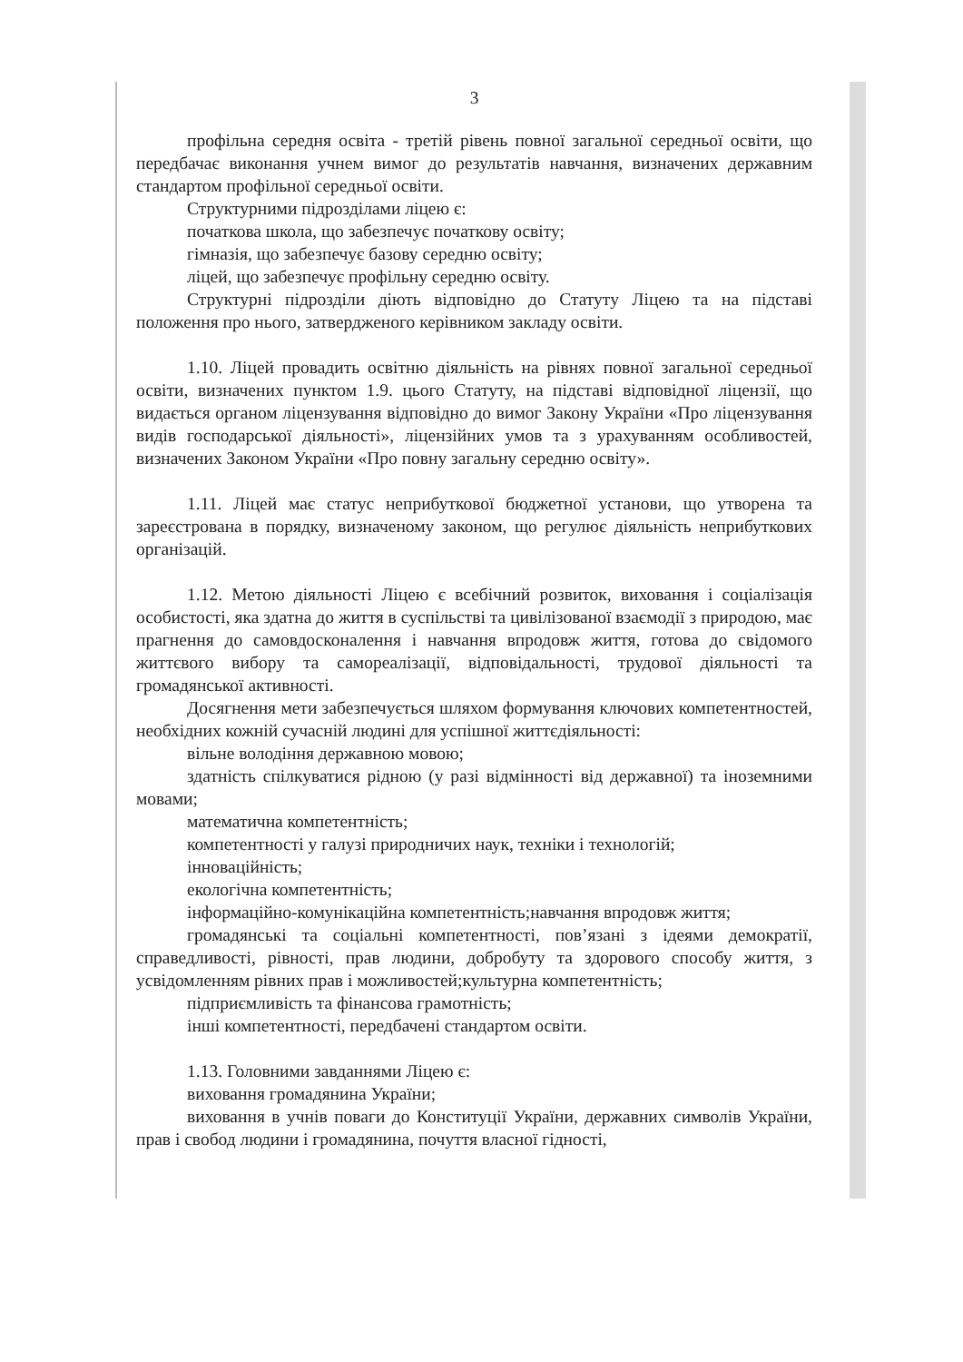3
профільна середня освіта - третій рівень повної загальної середньої освіти, що передбачає виконання учнем вимог до результатів навчання, визначених державним стандартом профільної середньої освіти.
Структурними підрозділами ліцею є:
початкова школа, що забезпечує початкову освіту;
гімназія, що забезпечує базову середню освіту;
ліцей, що забезпечує профільну середню освіту.
Структурні підрозділи діють відповідно до Статуту Ліцею та на підставі положення про нього, затвердженого керівником закладу освіти.
1.10. Ліцей провадить освітню діяльність на рівнях повної загальної середньої освіти, визначених пунктом 1.9. цього Статуту, на підставі відповідної ліцензії, що видається органом ліцензування відповідно до вимог Закону України «Про ліцензування видів господарської діяльності», ліцензійних умов та з урахуванням особливостей, визначених Законом України «Про повну загальну середню освіту».
1.11. Ліцей має статус неприбуткової бюджетної установи, що утворена та зареєстрована в порядку, визначеному законом, що регулює діяльність неприбуткових організацій.
1.12. Метою діяльності Ліцею є всебічний розвиток, виховання і соціалізація особистості, яка здатна до життя в суспільстві та цивілізованої взаємодії з природою, має прагнення до самовдосконалення і навчання впродовж життя, готова до свідомого життєвого вибору та самореалізації, відповідальності, трудової діяльності та громадянської активності.
Досягнення мети забезпечується шляхом формування ключових компетентностей, необхідних кожній сучасній людині для успішної життєдіяльності:
вільне володіння державною мовою;
здатність спілкуватися рідною (у разі відмінності від державної) та іноземними мовами;
математична компетентність;
компетентності у галузі природничих наук, техніки і технологій;
інноваційність;
екологічна компетентність;
інформаційно-комунікаційна компетентність;навчання впродовж життя;
громадянські та соціальні компетентності, пов’язані з ідеями демократії, справедливості, рівності, прав людини, добробуту та здорового способу життя, з усвідомленням рівних прав і можливостей;культурна компетентність;
підприємливість та фінансова грамотність;
інші компетентності, передбачені стандартом освіти.
1.13. Головними завданнями Ліцею є:
виховання громадянина України;
виховання в учнів поваги до Конституції України, державних символів України, прав і свобод людини і громадянина, почуття власної гідності,